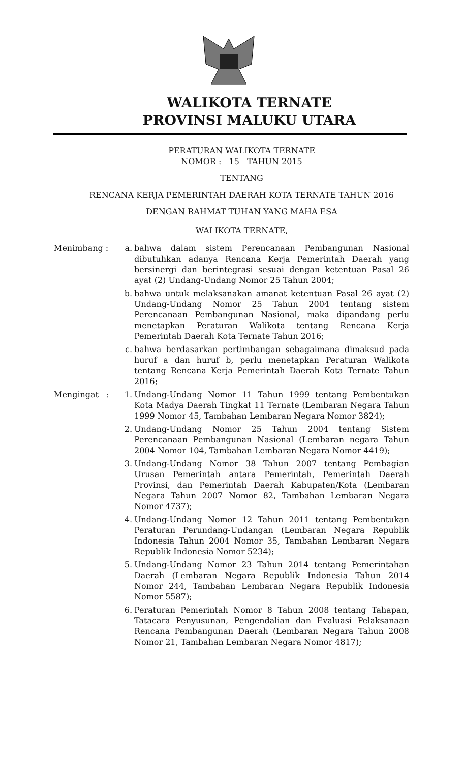WALIKOTA TERNATE
PROVINSI MALUKU UTARA
PERATURAN WALIKOTA TERNATE
NOMOR : 15 TAHUN 2015
TENTANG
RENCANA KERJA PEMERINTAH DAERAH KOTA TERNATE TAHUN 2016
DENGAN RAHMAT TUHAN YANG MAHA ESA
WALIKOTA TERNATE,
Menimbang : a. bahwa dalam sistem Perencanaan Pembangunan Nasional dibutuhkan adanya Rencana Kerja Pemerintah Daerah yang bersinergi dan berintegrasi sesuai dengan ketentuan Pasal 26 ayat (2) Undang-Undang Nomor 25 Tahun 2004;
b. bahwa untuk melaksanakan amanat ketentuan Pasal 26 ayat (2) Undang-Undang Nomor 25 Tahun 2004 tentang sistem Perencanaan Pembangunan Nasional, maka dipandang perlu menetapkan Peraturan Walikota tentang Rencana Kerja Pemerintah Daerah Kota Ternate Tahun 2016;
c. bahwa berdasarkan pertimbangan sebagaimana dimaksud pada huruf a dan huruf b, perlu menetapkan Peraturan Walikota tentang Rencana Kerja Pemerintah Daerah Kota Ternate Tahun 2016;
Mengingat :
1. Undang-Undang Nomor 11 Tahun 1999 tentang Pembentukan Kota Madya Daerah Tingkat 11 Ternate (Lembaran Negara Tahun 1999 Nomor 45, Tambahan Lembaran Negara Nomor 3824);
2. Undang-Undang Nomor 25 Tahun 2004 tentang Sistem Perencanaan Pembangunan Nasional (Lembaran negara Tahun 2004 Nomor 104, Tambahan Lembaran Negara Nomor 4419);
3. Undang-Undang Nomor 38 Tahun 2007 tentang Pembagian Urusan Pemerintah antara Pemerintah, Pemerintah Daerah Provinsi, dan Pemerintah Daerah Kabupaten/Kota (Lembaran Negara Tahun 2007 Nomor 82, Tambahan Lembaran Negara Nomor 4737);
4. Undang-Undang Nomor 12 Tahun 2011 tentang Pembentukan Peraturan Perundang-Undangan (Lembaran Negara Republik Indonesia Tahun 2004 Nomor 35, Tambahan Lembaran Negara Republik Indonesia Nomor 5234);
5. Undang-Undang Nomor 23 Tahun 2014 tentang Pemerintahan Daerah (Lembaran Negara Republik Indonesia Tahun 2014 Nomor 244, Tambahan Lembaran Negara Republik Indonesia Nomor 5587);
6. Peraturan Pemerintah Nomor 8 Tahun 2008 tentang Tahapan, Tatacara Penyusunan, Pengendalian dan Evaluasi Pelaksanaan Rencana Pembangunan Daerah (Lembaran Negara Tahun 2008 Nomor 21, Tambahan Lembaran Negara Nomor 4817);